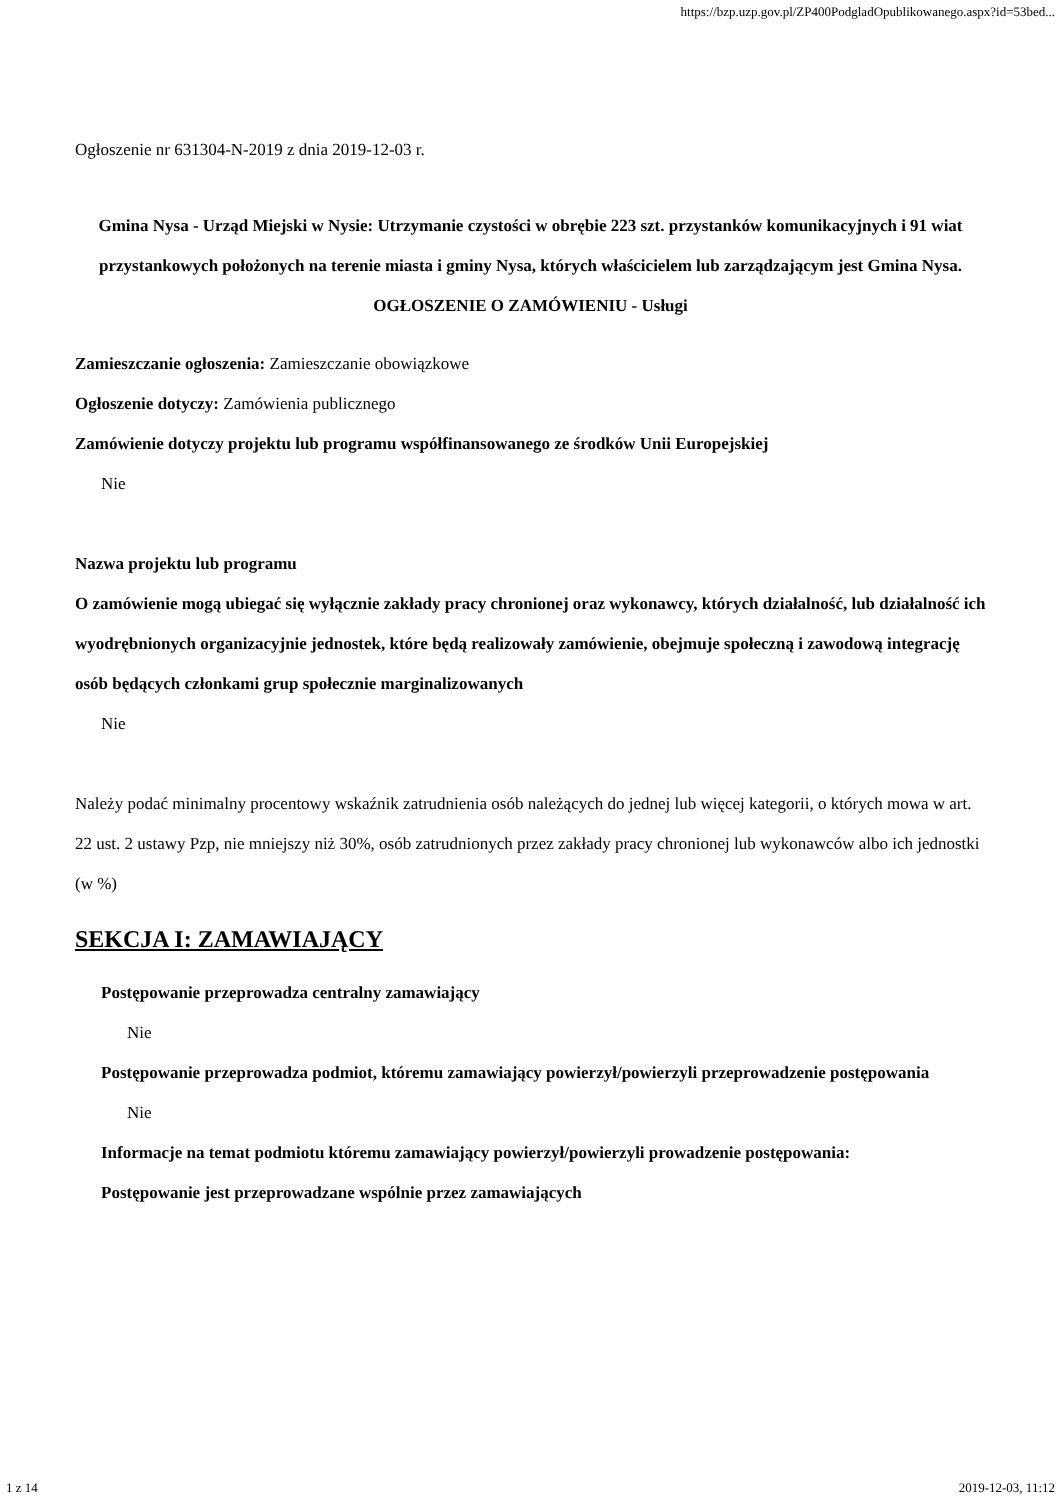https://bzp.uzp.gov.pl/ZP400PodgladOpublikowanego.aspx?id=53bed...
Ogłoszenie nr 631304-N-2019 z dnia 2019-12-03 r.
Gmina Nysa - Urząd Miejski w Nysie: Utrzymanie czystości w obrębie 223 szt. przystanków komunikacyjnych i 91 wiat przystankowych położonych na terenie miasta i gminy Nysa, których właścicielem lub zarządzającym jest Gmina Nysa.
OGŁOSZENIE O ZAMÓWIENIU - Usługi
Zamieszczanie ogłoszenia: Zamieszczanie obowiązkowe
Ogłoszenie dotyczy: Zamówienia publicznego
Zamówienie dotyczy projektu lub programu współfinansowanego ze środków Unii Europejskiej
Nie
Nazwa projektu lub programu
O zamówienie mogą ubiegać się wyłącznie zakłady pracy chronionej oraz wykonawcy, których działalność, lub działalność ich wyodrębnionych organizacyjnie jednostek, które będą realizowały zamówienie, obejmuje społeczną i zawodową integrację osób będących członkami grup społecznie marginalizowanych
Nie
Należy podać minimalny procentowy wskaźnik zatrudnienia osób należących do jednej lub więcej kategorii, o których mowa w art. 22 ust. 2 ustawy Pzp, nie mniejszy niż 30%, osób zatrudnionych przez zakłady pracy chronionej lub wykonawców albo ich jednostki (w %)
SEKCJA I: ZAMAWIAJĄCY
Postępowanie przeprowadza centralny zamawiający
Nie
Postępowanie przeprowadza podmiot, któremu zamawiający powierzył/powierzyli przeprowadzenie postępowania
Nie
Informacje na temat podmiotu któremu zamawiający powierzył/powierzyli prowadzenie postępowania:
Postępowanie jest przeprowadzane wspólnie przez zamawiających
1 z 14 2019-12-03, 11:12